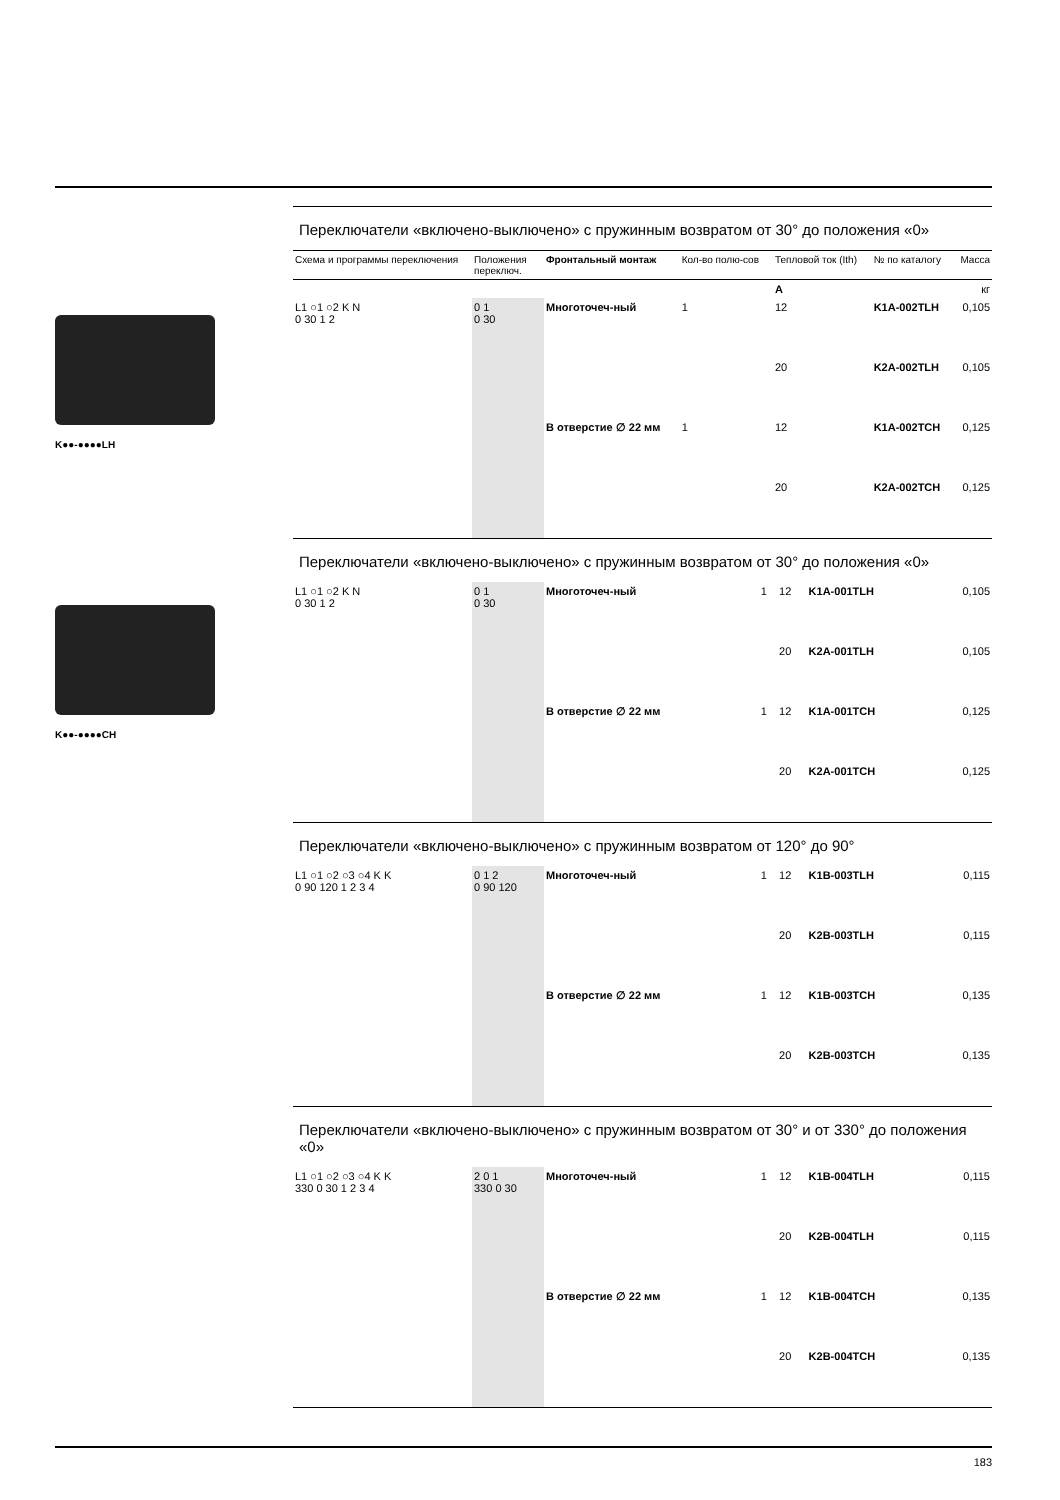K●●-●●●●LH
K●●-●●●●CH
Переключатели «включено-выключено» с пружинным возвратом от 30° до положения «0»
| Схема и программы переключения | Положения переключ. | Фронтальный монтаж | Кол-во полю-сов | Тепловой ток (Ith) | № по каталогу | Масса |
| --- | --- | --- | --- | --- | --- | --- |
| | | | | A | | кг |
| L1 ○1 ○2 K N 0 30 1 2 | 0 1 0 30 | Многоточеч-ный | 1 | 12 | K1A-002TLH | 0,105 |
| | | | | 20 | K2A-002TLH | 0,105 |
| | | В отверстие ∅ 22 мм | 1 | 12 | K1A-002TCH | 0,125 |
| | | | | 20 | K2A-002TCH | 0,125 |
Переключатели «включено-выключено» с пружинным возвратом от 30° до положения «0»
| L1 ○1 ○2 K N 0 30 1 2 | 0 1 0 30 | Многоточеч-ный | 1 | 12 | K1A-001TLH | 0,105 |
| | | | | 20 | K2A-001TLH | 0,105 |
| | | В отверстие ∅ 22 мм | 1 | 12 | K1A-001TCH | 0,125 |
| | | | | 20 | K2A-001TCH | 0,125 |
Переключатели «включено-выключено» с пружинным возвратом от 120° до 90°
| L1 ○1 ○2 ○3 ○4 K K 0 90 120 1 2 3 4 | 0 1 2 0 90 120 | Многоточеч-ный | 1 | 12 | K1B-003TLH | 0,115 |
| | | | | 20 | K2B-003TLH | 0,115 |
| | | В отверстие ∅ 22 мм | 1 | 12 | K1B-003TCH | 0,135 |
| | | | | 20 | K2B-003TCH | 0,135 |
Переключатели «включено-выключено» с пружинным возвратом от 30° и от 330° до положения «0»
| L1 ○1 ○2 ○3 ○4 K K 330 0 30 1 2 3 4 | 2 0 1 330 0 30 | Многоточеч-ный | 1 | 12 | K1B-004TLH | 0,115 |
| | | | | 20 | K2B-004TLH | 0,115 |
| | | В отверстие ∅ 22 мм | 1 | 12 | K1B-004TCH | 0,135 |
| | | | | 20 | K2B-004TCH | 0,135 |
183